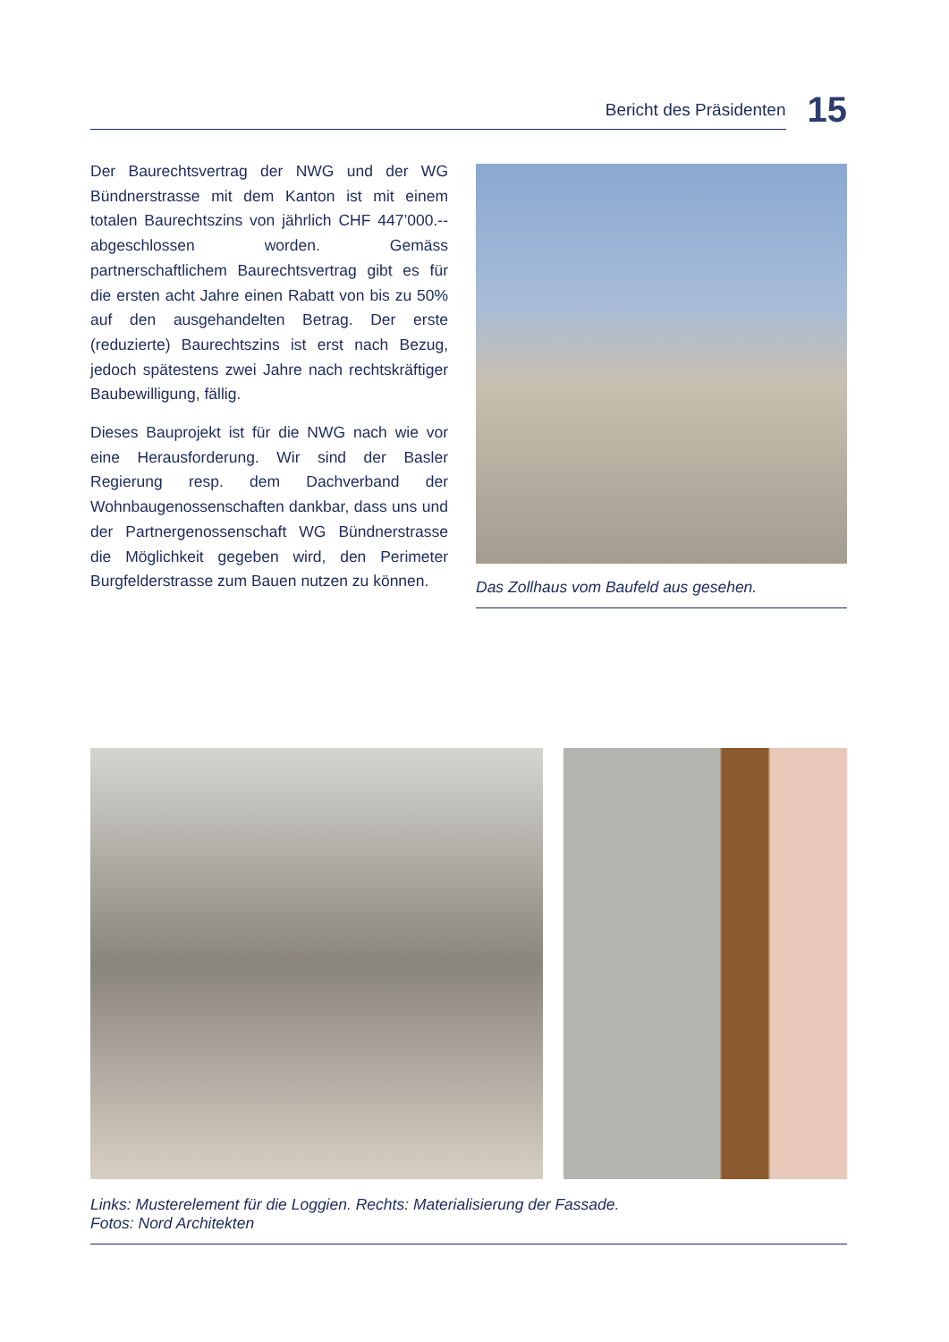Bericht des Präsidenten
15
Der Baurechtsvertrag der NWG und der WG Bündnerstrasse mit dem Kanton ist mit einem totalen Baurechtszins von jährlich CHF 447’000.-- abgeschlossen worden. Gemäss partnerschaftlichem Baurechtsvertrag gibt es für die ersten acht Jahre einen Rabatt von bis zu 50% auf den ausgehandelten Betrag. Der erste (reduzierte) Baurechtszins ist erst nach Bezug, jedoch spätestens zwei Jahre nach rechtskräftiger Baubewilligung, fällig.
Dieses Bauprojekt ist für die NWG nach wie vor eine Herausforderung. Wir sind der Basler Regierung resp. dem Dachverband der Wohnbaugenossenschaften dankbar, dass uns und der Partnergenossenschaft WG Bündner­strasse die Möglichkeit gegeben wird, den Perimeter Burgfelderstrasse zum Bauen nutzen zu können.
Das Zollhaus vom Baufeld aus gesehen.
Links: Musterelement für die Loggien. Rechts: Materialisierung der Fassade.
Fotos: Nord Architekten